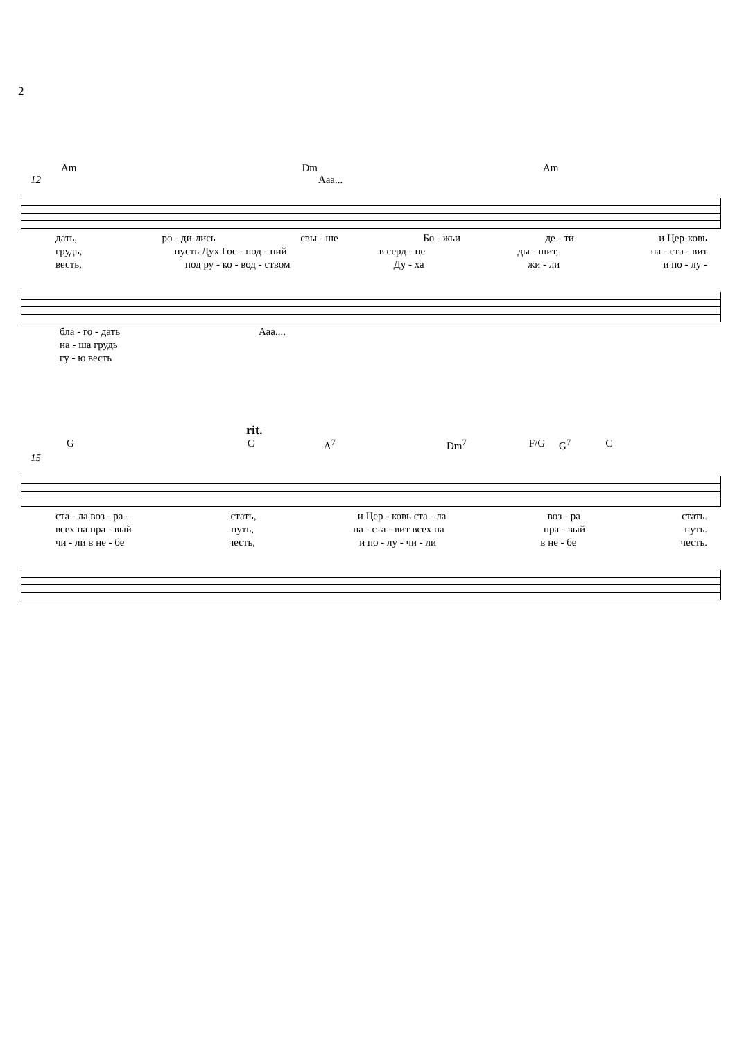2
Am Dm Am
12 Ааа...
дать, ро - ди-лись свы - ше Бо - жьи де - ти и Цер-ковь
грудь, пусть Дух Гос - под - ний в серд - це ды - шит, на - ста - вит
весть, под ру - ко - вод - ством Ду - ха жи - ли и по - лу -
бла - го - дать Ааа....
на - ша грудь
гу - ю весть
rit.
G C A<sup>7</sup> Dm<sup>7</sup> F/G G<sup>7</sup> C
15
ста - ла воз - ра - стать, и Цер - ковь ста - ла воз - ра стать.
всех на пра - вый путь, на - ста - вит всех на пра - вый путь.
чи - ли в не - бе честь, и по - лу - чи - ли в не - бе честь.